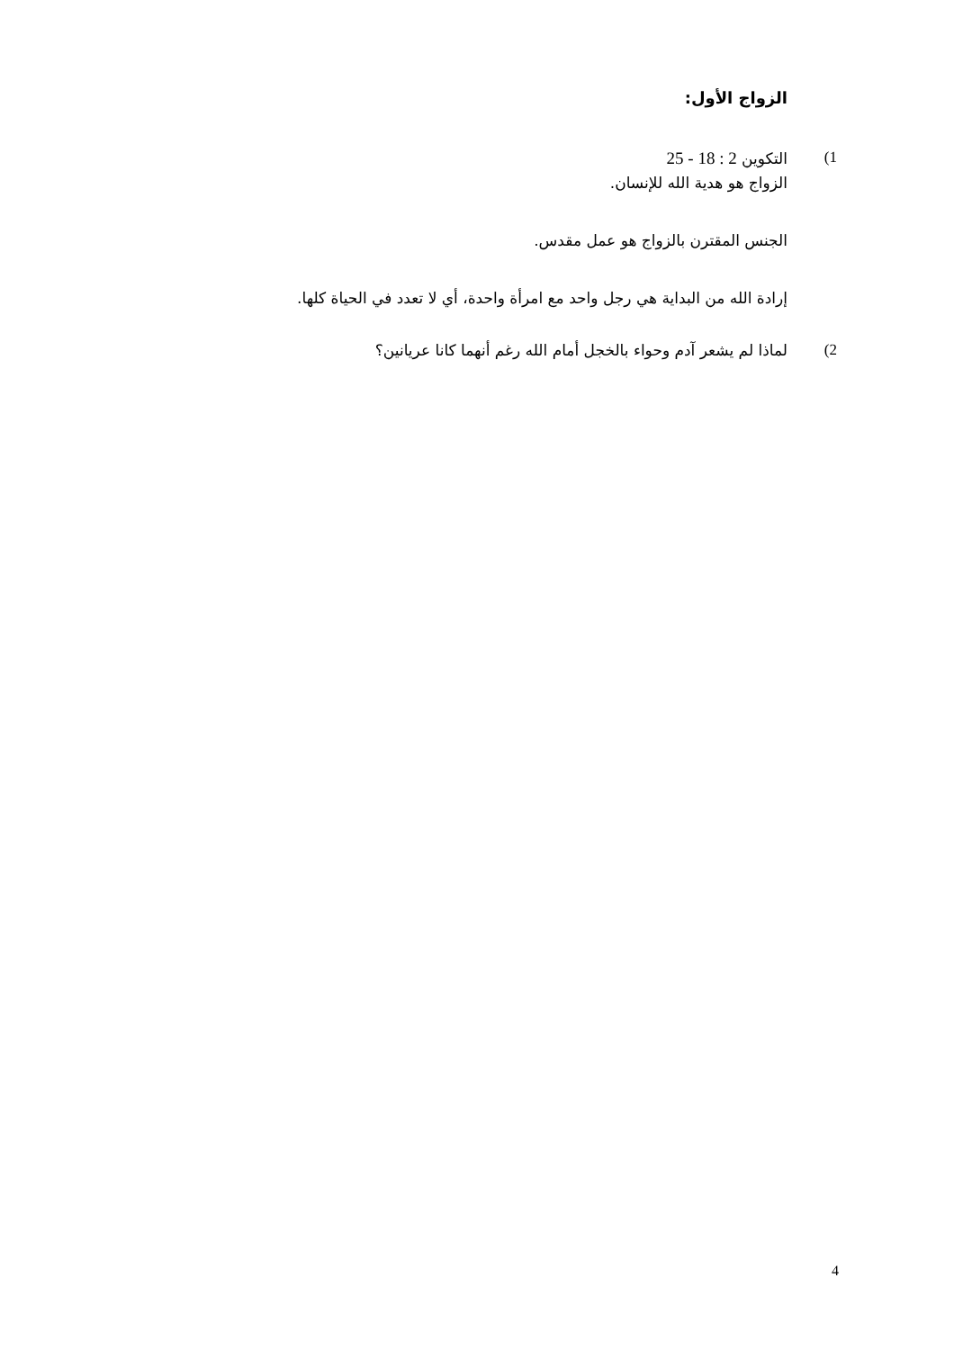الزواج الأول:
1) التكوين 2 : 18 - 25
الزواج هو هدية الله للإنسان.
الجنس المقترن بالزواج هو عمل مقدس.
إرادة الله من البداية هي رجل واحد مع امرأة واحدة، أي لا تعدد في الحياة كلها.
2) لماذا لم يشعر آدم وحواء بالخجل أمام الله رغم أنهما كانا عريانين؟
4